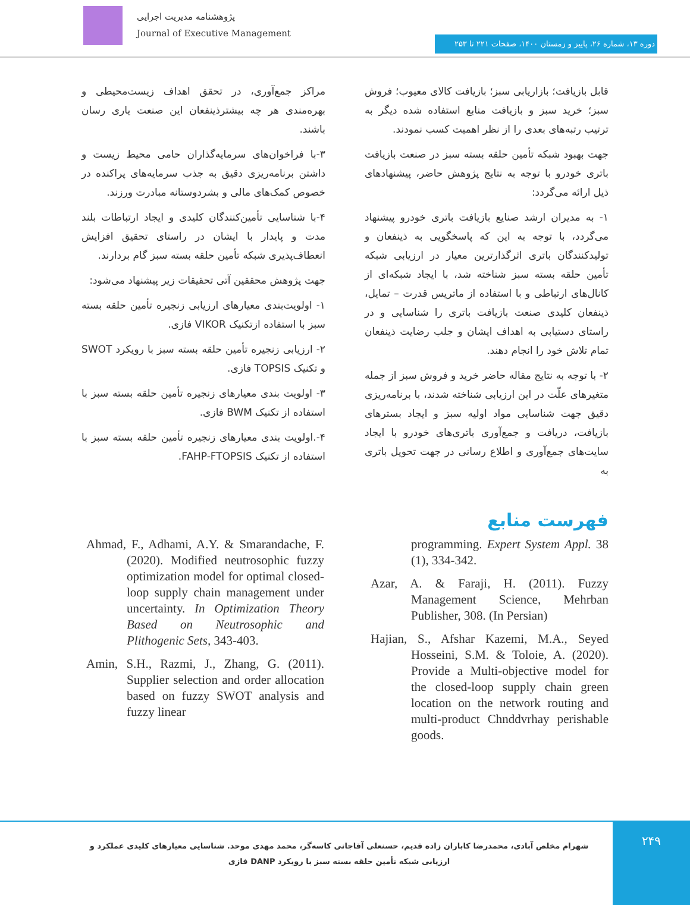پژوهشنامه مدیریت اجرایی
Journal of Executive Management
دوره ۱۳، شماره ۲۶، پاییز و زمستان ۱۴۰۰، صفحات ۲۲۱ تا ۲۵۳
مراکز جمع‌آوری، در تحقق اهداف زیست‌محیطی و بهره‌مندی هر چه بیشترذینفعان این صنعت یاری رسان باشند.
۳-با فراخوان‌های سرمایه‌گذاران حامی محیط زیست و داشتن برنامه‌ریزی دقیق به جذب سرمایه‌های پراکنده در خصوص کمک‌های مالی و بشردوستانه مبادرت ورزند.
۴-با شناسایی تأمین‌کنندگان کلیدی و ایجاد ارتباطات بلند مدت و پایدار با ایشان در راستای تحقیق افزایش انعطاف‌پذیری شبکه تأمین حلقه بسته سبز گام بردارند.
جهت پژوهش محققین آتی تحقیقات زیر پیشنهاد می‌شود:
۱- اولویت‌بندی معیارهای ارزیابی زنجیره تأمین حلقه بسته سبز با استفاده ازتکنیک VIKOR فازی.
۲- ارزیابی زنجیره تأمین حلقه بسته سبز با رویکرد SWOT و تکنیک TOPSIS فازی.
۳- اولویت بندی معیارهای زنجیره تأمین حلقه بسته سبز با استفاده از تکنیک BWM فازی.
۴-.اولویت بندی معیارهای زنجیره تأمین حلقه بسته سبز با استفاده از تکنیک FAHP-FTOPSIS.
قابل بازیافت؛ بازاریابی سبز؛ بازیافت کالای معیوب؛ فروش سبز؛ خرید سبز و بازیافت منابع استفاده شده دیگر به ترتیب رتبه‌های بعدی را از نظر اهمیت کسب نمودند.
جهت بهبود شبکه تأمین حلقه بسته سبز در صنعت بازیافت باتری خودرو با توجه به نتایج پژوهش حاضر، پیشنهادهای ذیل ارائه می‌گردد:
۱- به مدیران ارشد صنایع بازیافت باتری خودرو پیشنهاد می‌گردد، با توجه به این که پاسخگویی به ذینفعان و تولیدکنندگان باتری اثرگذارترین معیار در ارزیابی شبکه تأمین حلقه بسته سبز شناخته شد، با ایجاد شبکه‌ای از کانال‌های ارتباطی و با استفاده از ماتریس قدرت – تمایل، ذینفعان کلیدی صنعت بازیافت باتری را شناسایی و در راستای دستیابی به اهداف ایشان و جلب رضایت ذینفعان تمام تلاش خود را انجام دهند.
۲- با توجه به نتایج مقاله حاضر خرید و فروش سبز از جمله متغیرهای علّت در این ارزیابی شناخته شدند، با برنامه‌ریزی دقیق جهت شناسایی مواد اولیه سبز و ایجاد بسترهای بازیافت، دریافت و جمع‌آوری باتری‌های خودرو با ایجاد سایت‌های جمع‌آوری و اطلاع رسانی در جهت تحویل باتری به
فهرست منابع
Ahmad, F., Adhami, A.Y. & Smarandache, F. (2020). Modified neutrosophic fuzzy optimization model for optimal closed-loop supply chain management under uncertainty. In Optimization Theory Based on Neutrosophic and Plithogenic Sets, 343-403.
Amin, S.H., Razmi, J., Zhang, G. (2011). Supplier selection and order allocation based on fuzzy SWOT analysis and fuzzy linear
programming. Expert System Appl. 38 (1), 334-342.
Azar, A. & Faraji, H. (2011). Fuzzy Management Science, Mehrban Publisher, 308. (In Persian)
Hajian, S., Afshar Kazemi, M.A., Seyed Hosseini, S.M. & Toloie, A. (2020). Provide a Multi-objective model for the closed-loop supply chain green location on the network routing and multi-product Chnddvrhay perishable goods.
۲۴۹
شهرام مخلص آبادی، محمدرضا کاباران زاده قدیم، حسنعلی آقاجانی کاسه‌گر، محمد مهدی موحد. شناسایی معیارهای کلیدی عملکرد و ارزیابی شبکه تأمین حلقه بسته سبز با رویکرد DANP فازی